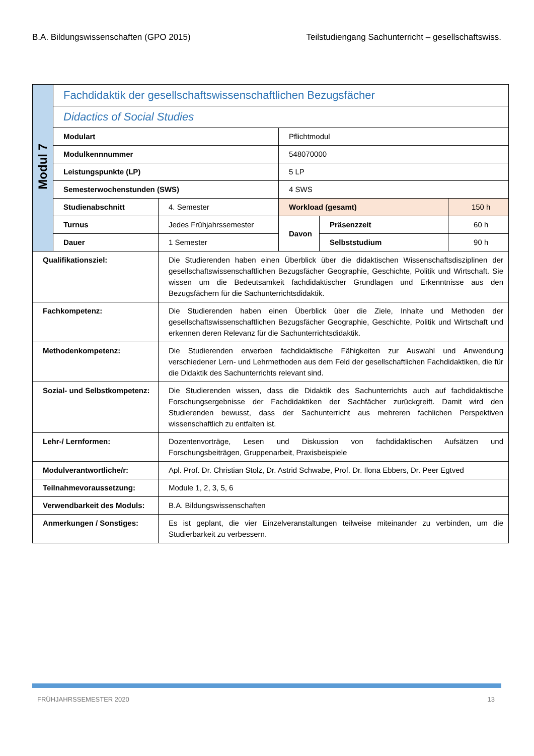B.A. Bildungswissenschaften (GPO 2015) Teilstudiengang Sachunterricht – gesellschaftswiss.
| Modul 7 | Fachdidaktik der gesellschaftswissenschaftlichen Bezugsfächer | | | | |
| | Didactics of Social Studies | | | | |
| | Modulart | | Pflichtmodul | | |
| | Modulkennnummer | | 548070000 | | |
| | Leistungspunkte (LP) | | 5 LP | | |
| | Semesterwochenstunden (SWS) | | 4 SWS | | |
| | Studienabschnitt | 4. Semester | Workload (gesamt) | | 150 h |
| | Turnus | Jedes Frühjahrssemester | Davon | Präsenzzeit | 60 h |
| | Dauer | 1 Semester | | Selbststudium | 90 h |
| Qualifikationsziel: | | Die Studierenden haben einen Überblick über die didaktischen Wissenschaftsdisziplinen der gesellschaftswissenschaftlichen Bezugsfächer Geographie, Geschichte, Politik und Wirtschaft. Sie wissen um die Bedeutsamkeit fachdidaktischer Grundlagen und Erkenntnisse aus den Bezugsfächern für die Sachunterrichtsdidaktik. | | | |
| Fachkompetenz: | | Die Studierenden haben einen Überblick über die Ziele, Inhalte und Methoden der gesellschaftswissenschaftlichen Bezugsfächer Geographie, Geschichte, Politik und Wirtschaft und erkennen deren Relevanz für die Sachunterrichtsdidaktik. | | | |
| Methodenkompetenz: | | Die Studierenden erwerben fachdidaktische Fähigkeiten zur Auswahl und Anwendung verschiedener Lern- und Lehrmethoden aus dem Feld der gesellschaftlichen Fachdidaktiken, die für die Didaktik des Sachunterrichts relevant sind. | | | |
| Sozial- und Selbstkompetenz: | | Die Studierenden wissen, dass die Didaktik des Sachunterrichts auch auf fachdidaktische Forschungsergebnisse der Fachdidaktiken der Sachfächer zurückgreift. Damit wird den Studierenden bewusst, dass der Sachunterricht aus mehreren fachlichen Perspektiven wissenschaftlich zu entfalten ist. | | | |
| Lehr-/ Lernformen: | | Dozentenvorträge, Lesen und Diskussion von fachdidaktischen Aufsätzen und Forschungsbeiträgen, Gruppenarbeit, Praxisbeispiele | | | |
| Modulverantwortliche/r: | | Apl. Prof. Dr. Christian Stolz, Dr. Astrid Schwabe, Prof. Dr. Ilona Ebbers, Dr. Peer Egtved | | | |
| Teilnahmevoraussetzung: | | Module 1, 2, 3, 5, 6 | | | |
| Verwendbarkeit des Moduls: | | B.A. Bildungswissenschaften | | | |
| Anmerkungen / Sonstiges: | | Es ist geplant, die vier Einzelveranstaltungen teilweise miteinander zu verbinden, um die Studierbarkeit zu verbessern. | | | |
FRÜHJAHRSSEMESTER 2020 13